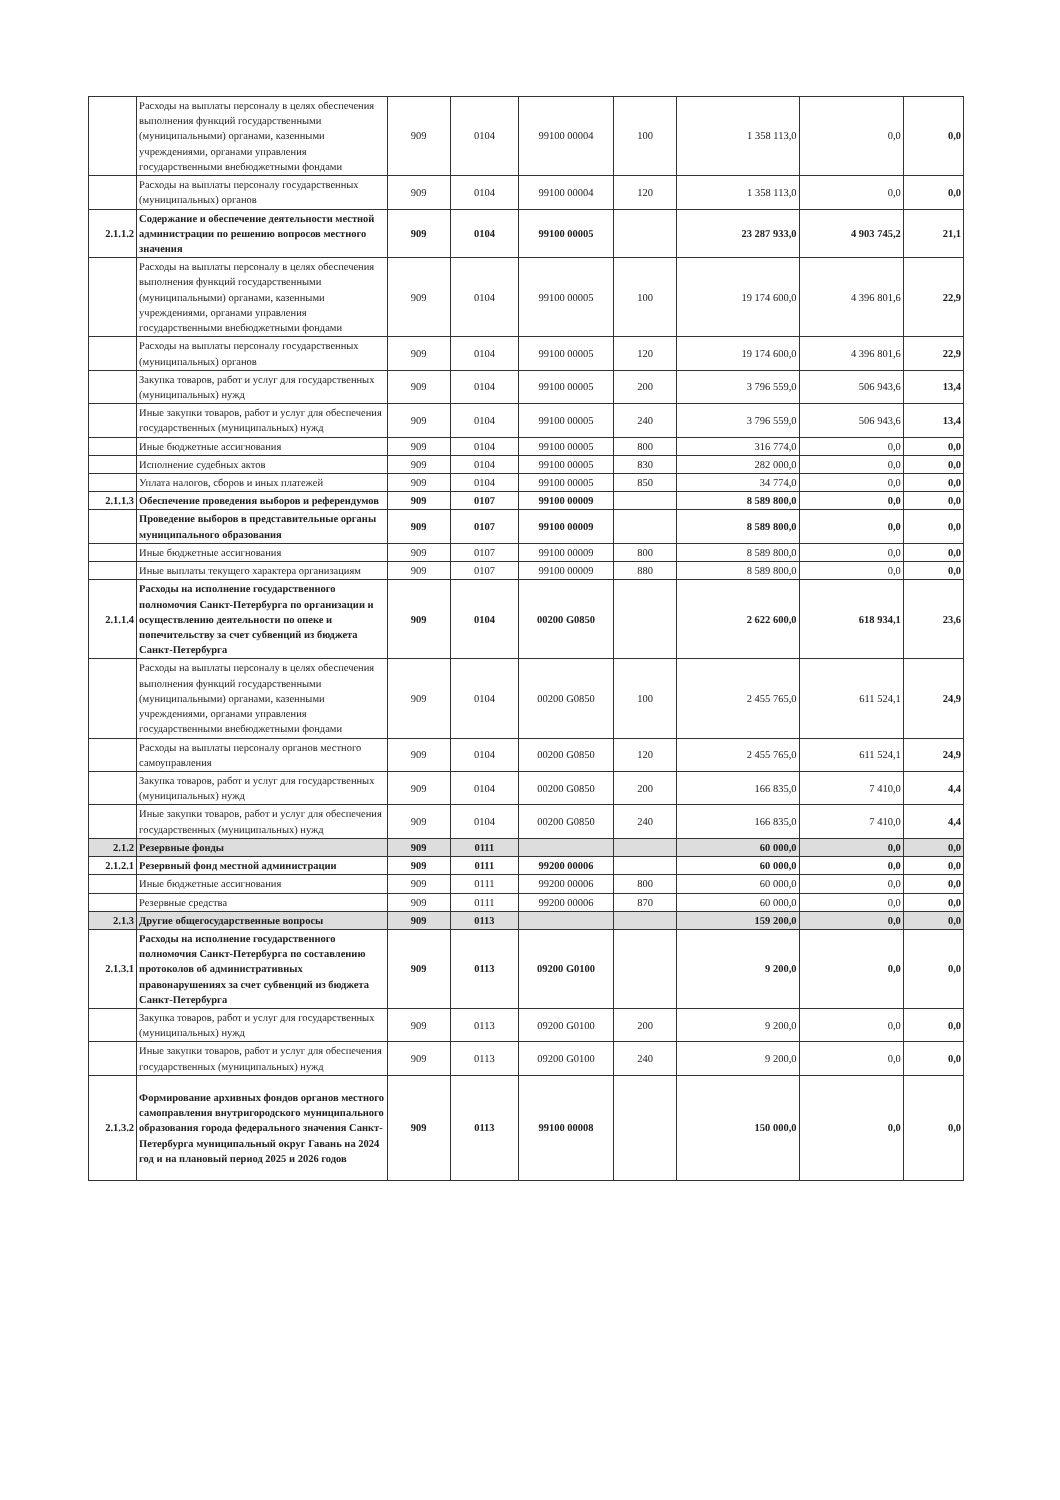| | Расходы на выплаты персоналу в целях обеспечения выполнения функций государственными (муниципальными) органами, казенными учреждениями, органами управления государственными внебюджетными фондами | 909 | 0104 | 99100 00004 | 100 | 1 358 113,0 | 0,0 | 0,0 |
| | Расходы на выплаты персоналу государственных (муниципальных) органов | 909 | 0104 | 99100 00004 | 120 | 1 358 113,0 | 0,0 | 0,0 |
| 2.1.1.2 | Содержание и обеспечение деятельности местной администрации по решению вопросов местного значения | 909 | 0104 | 99100 00005 | | 23 287 933,0 | 4 903 745,2 | 21,1 |
| | Расходы на выплаты персоналу в целях обеспечения выполнения функций государственными (муниципальными) органами, казенными учреждениями, органами управления государственными внебюджетными фондами | 909 | 0104 | 99100 00005 | 100 | 19 174 600,0 | 4 396 801,6 | 22,9 |
| | Расходы на выплаты персоналу государственных (муниципальных) органов | 909 | 0104 | 99100 00005 | 120 | 19 174 600,0 | 4 396 801,6 | 22,9 |
| | Закупка товаров, работ и услуг для государственных (муниципальных) нужд | 909 | 0104 | 99100 00005 | 200 | 3 796 559,0 | 506 943,6 | 13,4 |
| | Иные закупки товаров, работ и услуг для обеспечения государственных (муниципальных) нужд | 909 | 0104 | 99100 00005 | 240 | 3 796 559,0 | 506 943,6 | 13,4 |
| | Иные бюджетные ассигнования | 909 | 0104 | 99100 00005 | 800 | 316 774,0 | 0,0 | 0,0 |
| | Исполнение судебных актов | 909 | 0104 | 99100 00005 | 830 | 282 000,0 | 0,0 | 0,0 |
| | Уплата налогов, сборов и иных платежей | 909 | 0104 | 99100 00005 | 850 | 34 774,0 | 0,0 | 0,0 |
| 2.1.1.3 | Обеспечение проведения выборов и референдумов | 909 | 0107 | 99100 00009 | | 8 589 800,0 | 0,0 | 0,0 |
| | Проведение выборов в представительные органы муниципального образования | 909 | 0107 | 99100 00009 | | 8 589 800,0 | 0,0 | 0,0 |
| | Иные бюджетные ассигнования | 909 | 0107 | 99100 00009 | 800 | 8 589 800,0 | 0,0 | 0,0 |
| | Иные выплаты текущего характера организациям | 909 | 0107 | 99100 00009 | 880 | 8 589 800,0 | 0,0 | 0,0 |
| 2.1.1.4 | Расходы на исполнение государственного полномочия Санкт-Петербурга по организации и осуществлению деятельности по опеке и попечительству за счет субвенций из бюджета Санкт-Петербурга | 909 | 0104 | 00200 G0850 | | 2 622 600,0 | 618 934,1 | 23,6 |
| | Расходы на выплаты персоналу в целях обеспечения выполнения функций государственными (муниципальными) органами, казенными учреждениями, органами управления государственными внебюджетными фондами | 909 | 0104 | 00200 G0850 | 100 | 2 455 765,0 | 611 524,1 | 24,9 |
| | Расходы на выплаты персоналу органов местного самоуправления | 909 | 0104 | 00200 G0850 | 120 | 2 455 765,0 | 611 524,1 | 24,9 |
| | Закупка товаров, работ и услуг для государственных (муниципальных) нужд | 909 | 0104 | 00200 G0850 | 200 | 166 835,0 | 7 410,0 | 4,4 |
| | Иные закупки товаров, работ и услуг для обеспечения государственных (муниципальных) нужд | 909 | 0104 | 00200 G0850 | 240 | 166 835,0 | 7 410,0 | 4,4 |
| 2.1.2 | Резервные фонды | 909 | 0111 | | | 60 000,0 | 0,0 | 0,0 |
| 2.1.2.1 | Резервный фонд местной администрации | 909 | 0111 | 99200 00006 | | 60 000,0 | 0,0 | 0,0 |
| | Иные бюджетные ассигнования | 909 | 0111 | 99200 00006 | 800 | 60 000,0 | 0,0 | 0,0 |
| | Резервные средства | 909 | 0111 | 99200 00006 | 870 | 60 000,0 | 0,0 | 0,0 |
| 2.1.3 | Другие общегосударственные вопросы | 909 | 0113 | | | 159 200,0 | 0,0 | 0,0 |
| 2.1.3.1 | Расходы на исполнение государственного полномочия Санкт-Петербурга по составлению протоколов об административных правонарушениях за счет субвенций из бюджета Санкт-Петербурга | 909 | 0113 | 09200 G0100 | | 9 200,0 | 0,0 | 0,0 |
| | Закупка товаров, работ и услуг для государственных (муниципальных) нужд | 909 | 0113 | 09200 G0100 | 200 | 9 200,0 | 0,0 | 0,0 |
| | Иные закупки товаров, работ и услуг для обеспечения государственных (муниципальных) нужд | 909 | 0113 | 09200 G0100 | 240 | 9 200,0 | 0,0 | 0,0 |
| 2.1.3.2 | Формирование архивных фондов органов местного самоправления внутригородского муниципального образования города федерального значения Санкт-Петербурга муниципальный округ Гавань на 2024 год и на плановый период 2025 и 2026 годов | 909 | 0113 | 99100 00008 | | 150 000,0 | 0,0 | 0,0 |